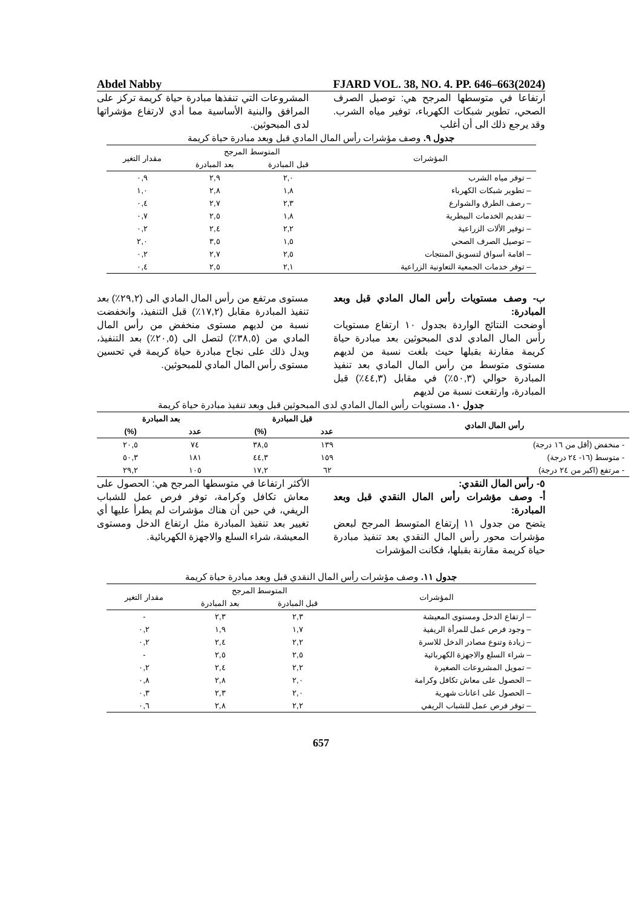Abdel Nabby FJARD VOL. 38, NO. 4. PP. 646–663(2024)
ارتفاعا في متوسطها المرجح هي: توصيل الصرف الصحي، تطوير شبكات الكهرباء، توفير مياه الشرب. وقد يرجع ذلك الى أن أغلب
المشروعات التي تنفذها مبادرة حياة كريمة تركز على المرافق والبنية الأساسية مما أدي لارتفاع مؤشراتها لدى المبحوثين.
جدول ٩. وصف مؤشرات رأس المال المادي قبل وبعد مبادرة حياة كريمة
| المؤشرات | المتوسط المرجح | | مقدار التغير |
| --- | --- | --- | --- |
| | قبل المبادرة | بعد المبادرة | |
| – توفر مياه الشرب | ٢,٠ | ٢,٩ | ٠,٩ |
| – تطوير شبكات الكهرباء | ١,٨ | ٢,٨ | ١,٠ |
| – رصف الطرق والشوارع | ٢,٣ | ٢,٧ | ٠,٤ |
| – تقديم الخدمات البيطرية | ١,٨ | ٢,٥ | ٠,٧ |
| – توفير الألات الزراعية | ٢,٢ | ٢,٤ | ٠,٢ |
| – توصيل الصرف الصحي | ١,٥ | ٣,٥ | ٢,٠ |
| – اقامة أسواق لتسويق المنتجات | ٢,٥ | ٢,٧ | ٠,٢ |
| – توفر خدمات الجمعية التعاونية الزراعية | ٢,١ | ٢,٥ | ٠,٤ |
ب- وصف مستويات رأس المال المادي قبل وبعد المبادرة:
أوضحت النتائج الواردة بجدول ١٠ ارتفاع مستويات رأس المال المادي لدى المبحوثين بعد مبادرة حياة كريمة مقارنة بقبلها حيث بلغت نسبة من لديهم مستوى متوسط من رأس المال المادي بعد تنفيذ المبادرة حوالي (٥٠,٣٪) في مقابل (٤٤,٣٪) قبل المبادرة، وارتفعت نسبة من لديهم
مستوى مرتفع من رأس المال المادي الى (٢٩,٢٪) بعد تنفيذ المبادرة مقابل (١٧,٢٪) قبل التنفيذ، وانخفضت نسبة من لديهم مستوى منخفض من رأس المال المادي من (٣٨,٥٪) لتصل الى (٢٠,٥٪) بعد التنفيذ، ويدل ذلك على نجاح مبادرة حياة كريمة في تحسين مستوى رأس المال المادي للمبحوثين.
جدول ١٠. مستويات رأس المال المادي لدى المبحوثين قبل وبعد تنفيذ مبادرة حياة كريمة
| رأس المال المادي | قبل المبادرة | | بعد المبادرة | |
| --- | --- | --- | --- | --- |
| | عدد | (%) | عدد | (%) |
| - منخفض (أقل من ١٦ درجة) | ١٣٩ | ٣٨,٥ | ٧٤ | ٢٠,٥ |
| - متوسط (١٦- ٢٤ درجة) | ١٥٩ | ٤٤,٣ | ١٨١ | ٥٠,٣ |
| - مرتفع (اكبر من ٢٤ درجة) | ٦٢ | ١٧,٢ | ١٠٥ | ٢٩,٢ |
٥- رأس المال النقدي:
أ- وصف مؤشرات رأس المال النقدي قبل وبعد المبادرة:
يتضح من جدول ١١ إرتفاع المتوسط المرجح لبعض مؤشرات محور رأس المال النقدي بعد تنفيذ مبادرة حياة كريمة مقارنة بقبلها، فكانت المؤشرات
الأكثر ارتفاعا في متوسطها المرجح هي: الحصول على معاش تكافل وكرامة، توفر فرص عمل للشباب الريفي، في حين أن هناك مؤشرات لم يطرأ عليها أي تغيير بعد تنفيذ المبادرة مثل ارتفاع الدخل ومستوى المعيشة، شراء السلع والاجهزة الكهربائية.
جدول ١١. وصف مؤشرات رأس المال النقدي قبل وبعد مبادرة حياة كريمة
| المؤشرات | المتوسط المرجح | | مقدار التغير |
| --- | --- | --- | --- |
| | قبل المبادرة | بعد المبادرة | |
| – ارتفاع الدخل ومستوى المعيشة | ٢,٣ | ٢,٣ | - |
| – وجود فرص عمل للمرأة الريفية | ١,٧ | ١,٩ | ٠,٢ |
| – زيادة وتنوع مصادر الدخل للاسرة | ٢,٢ | ٢,٤ | ٠,٢ |
| – شراء السلع والاجهزة الكهربائية | ٢,٥ | ٢,٥ | - |
| – تمويل المشروعات الصغيرة | ٢,٢ | ٢,٤ | ٠,٢ |
| – الحصول على معاش تكافل وكرامة | ٢,٠ | ٢,٨ | ٠,٨ |
| – الحصول على اعانات شهرية | ٢,٠ | ٢,٣ | ٠,٣ |
| – توفر فرص عمل للشباب الريفي | ٢,٢ | ٢,٨ | ٠,٦ |
657